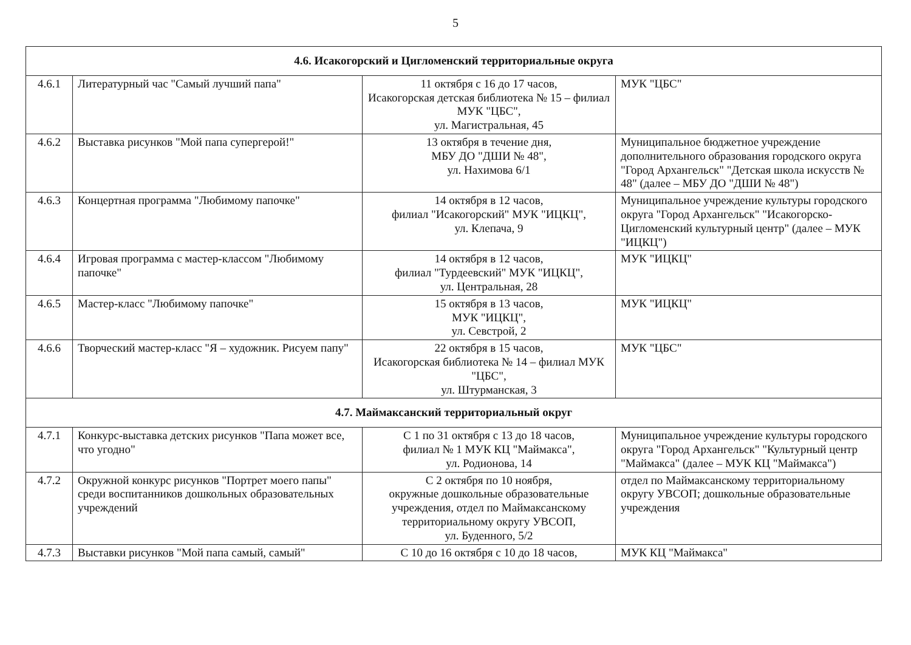5
| 4.6. Исакогорский и Цигломенский территориальные округа | | | |
| 4.6.1 | Литературный час "Самый лучший папа" | 11 октября с 16 до 17 часов, Исакогорская детская библиотека № 15 – филиал МУК "ЦБС", ул. Магистральная, 45 | МУК "ЦБС" |
| 4.6.2 | Выставка рисунков "Мой папа супергерой!" | 13 октября в течение дня, МБУ ДО "ДШИ № 48", ул. Нахимова 6/1 | Муниципальное бюджетное учреждение дополнительного образования городского округа "Город Архангельск" "Детская школа искусств № 48" (далее – МБУ ДО "ДШИ № 48") |
| 4.6.3 | Концертная программа "Любимому папочке" | 14 октября в 12 часов, филиал "Исакогорский" МУК "ИЦКЦ", ул. Клепача, 9 | Муниципальное учреждение культуры городского округа "Город Архангельск" "Исакогорско-Цигломенский культурный центр" (далее – МУК "ИЦКЦ") |
| 4.6.4 | Игровая программа с мастер-классом "Любимому папочке" | 14 октября в 12 часов, филиал "Турдеевский" МУК "ИЦКЦ", ул. Центральная, 28 | МУК "ИЦКЦ" |
| 4.6.5 | Мастер-класс "Любимому папочке" | 15 октября в 13 часов, МУК "ИЦКЦ", ул. Севстрой, 2 | МУК "ИЦКЦ" |
| 4.6.6 | Творческий мастер-класс "Я – художник. Рисуем папу" | 22 октября в 15 часов, Исакогорская библиотека № 14 – филиал МУК "ЦБС", ул. Штурманская, 3 | МУК "ЦБС" |
| 4.7. Маймаксанский территориальный округ | | | |
| 4.7.1 | Конкурс-выставка детских рисунков "Папа может все, что угодно" | С 1 по 31 октября с 13 до 18 часов, филиал № 1 МУК КЦ "Маймакса", ул. Родионова, 14 | Муниципальное учреждение культуры городского округа "Город Архангельск" "Культурный центр "Маймакса" (далее – МУК КЦ "Маймакса") |
| 4.7.2 | Окружной конкурс рисунков "Портрет моего папы" среди воспитанников дошкольных образовательных учреждений | С 2 октября по 10 ноября, окружные дошкольные образовательные учреждения, отдел по Маймаксанскому территориальному округу УВСОП, ул. Буденного, 5/2 | отдел по Маймаксанскому территориальному округу УВСОП; дошкольные образовательные учреждения |
| 4.7.3 | Выставки рисунков "Мой папа самый, самый" | С 10 до 16 октября с 10 до 18 часов, | МУК КЦ "Маймакса" |